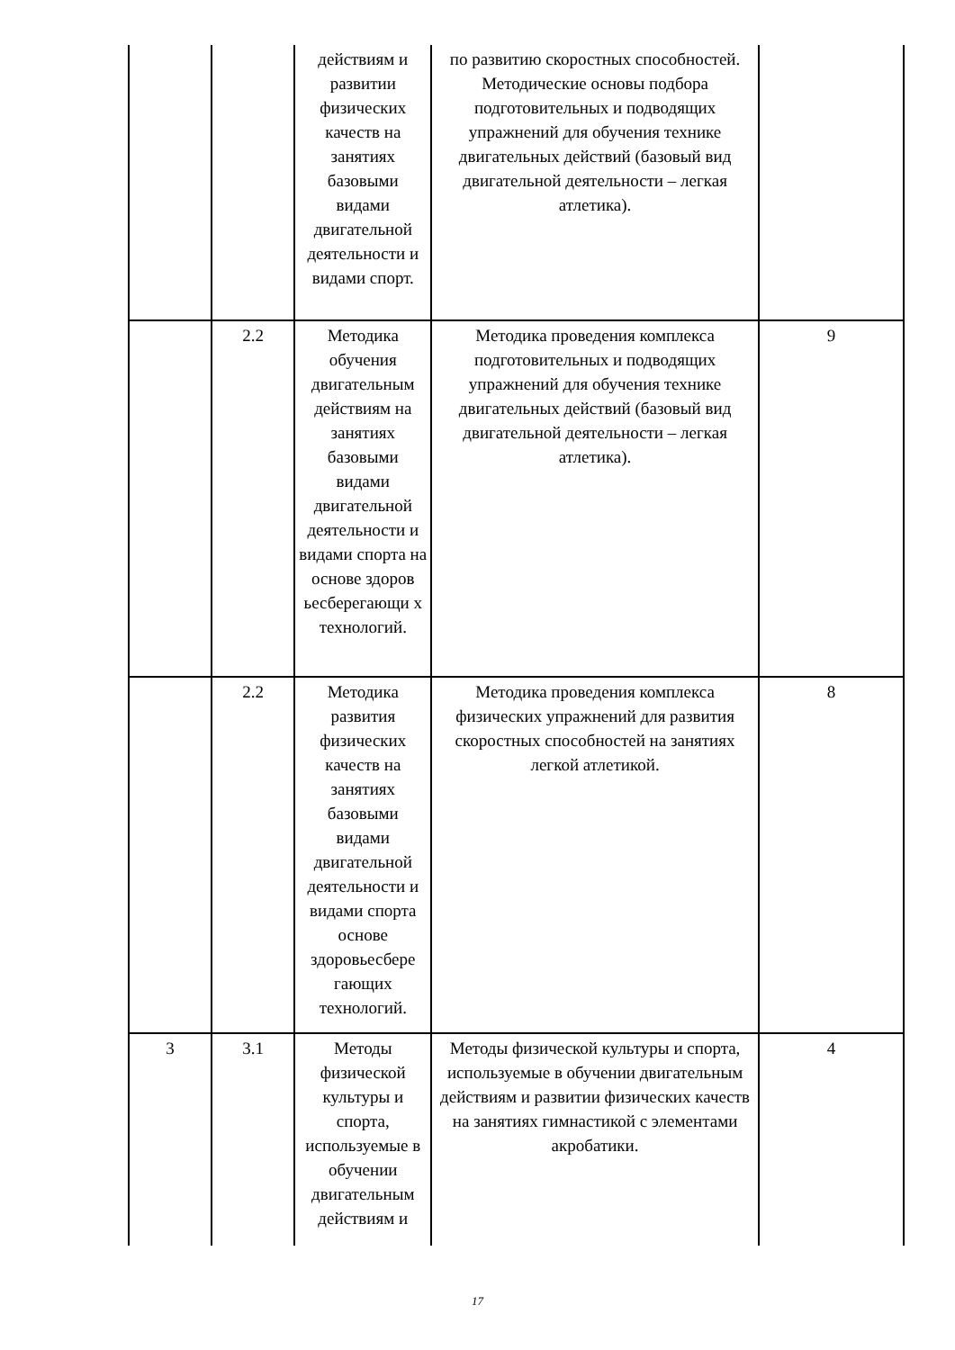| | | действиям и развитии физических качеств на занятиях базовыми видами двигательной деятельности и видами спорт. | по развитию скоростных способностей. Методические основы подбора подготовительных и подводящих упражнений для обучения технике двигательных действий (базовый вид двигательной деятельности – легкая атлетика). | |
| | 2.2 | Методика обучения двигательным действиям на занятиях базовыми видами двигательной деятельности и видами спорта на основе здоров ьесберегающи х технологий. | Методика проведения комплекса подготовительных и подводящих упражнений для обучения технике двигательных действий (базовый вид двигательной деятельности – легкая атлетика). | 9 |
| | 2.2 | Методика развития физических качеств на занятиях базовыми видами двигательной деятельности и видами спорта основе здоровьесбере гающих технологий. | Методика проведения комплекса физических упражнений для развития скоростных способностей на занятиях легкой атлетикой. | 8 |
| 3 | 3.1 | Методы физической культуры и спорта, используемые в обучении двигательным действиям и | Методы физической культуры и спорта, используемые в обучении двигательным действиям и развитии физических качеств на занятиях гимнастикой с элементами акробатики. | 4 |
17